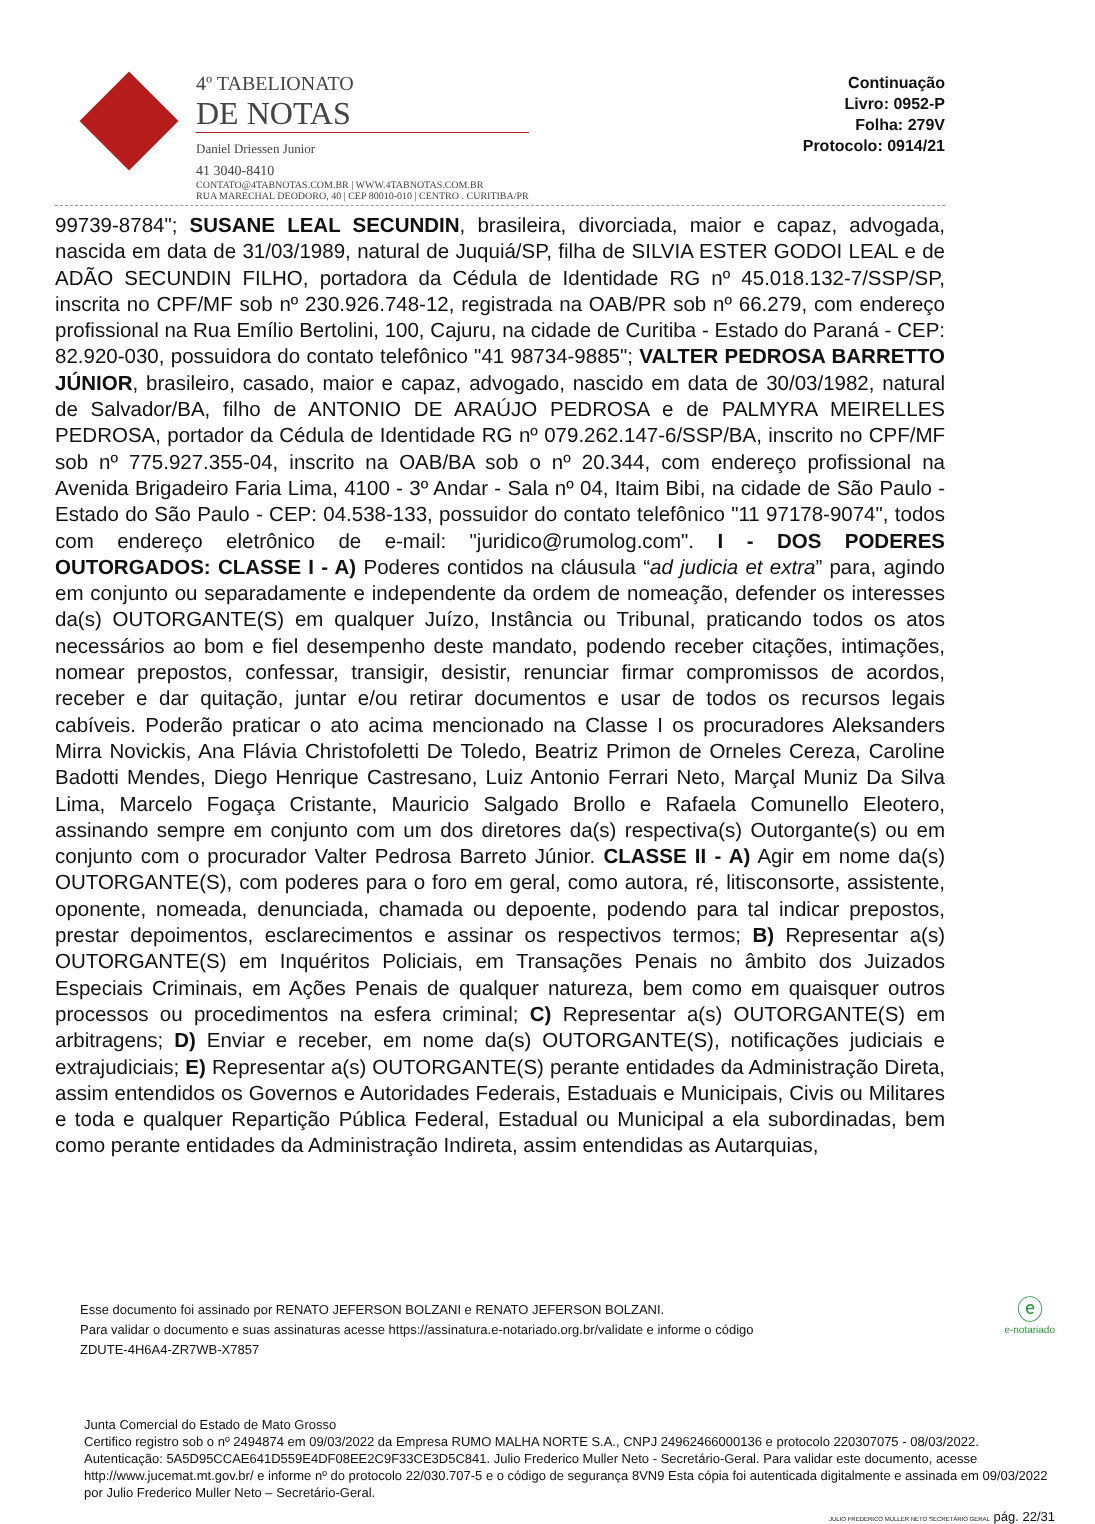4º TABELIONATO
DE NOTAS
Daniel Driessen Junior
41 3040-8410
CONTATO@4TABNOTAS.COM.BR | WWW.4TABNOTAS.COM.BR
RUA MARECHAL DEODORO, 40 | CEP 80010-010 | CENTRO . CURITIBA/PR
Continuação
Livro: 0952-P
Folha: 279V
Protocolo: 0914/21
99739-8784"; SUSANE LEAL SECUNDIN, brasileira, divorciada, maior e capaz, advogada, nascida em data de 31/03/1989, natural de Juquiá/SP, filha de SILVIA ESTER GODOI LEAL e de ADÃO SECUNDIN FILHO, portadora da Cédula de Identidade RG nº 45.018.132-7/SSP/SP, inscrita no CPF/MF sob nº 230.926.748-12, registrada na OAB/PR sob nº 66.279, com endereço profissional na Rua Emílio Bertolini, 100, Cajuru, na cidade de Curitiba - Estado do Paraná - CEP: 82.920-030, possuidora do contato telefônico "41 98734-9885"; VALTER PEDROSA BARRETTO JÚNIOR, brasileiro, casado, maior e capaz, advogado, nascido em data de 30/03/1982, natural de Salvador/BA, filho de ANTONIO DE ARAÚJO PEDROSA e de PALMYRA MEIRELLES PEDROSA, portador da Cédula de Identidade RG nº 079.262.147-6/SSP/BA, inscrito no CPF/MF sob nº 775.927.355-04, inscrito na OAB/BA sob o nº 20.344, com endereço profissional na Avenida Brigadeiro Faria Lima, 4100 - 3º Andar - Sala nº 04, Itaim Bibi, na cidade de São Paulo - Estado do São Paulo - CEP: 04.538-133, possuidor do contato telefônico "11 97178-9074", todos com endereço eletrônico de e-mail: "juridico@rumolog.com". I - DOS PODERES OUTORGADOS: CLASSE I - A) Poderes contidos na cláusula “ad judicia et extra” para, agindo em conjunto ou separadamente e independente da ordem de nomeação, defender os interesses da(s) OUTORGANTE(S) em qualquer Juízo, Instância ou Tribunal, praticando todos os atos necessários ao bom e fiel desempenho deste mandato, podendo receber citações, intimações, nomear prepostos, confessar, transigir, desistir, renunciar firmar compromissos de acordos, receber e dar quitação, juntar e/ou retirar documentos e usar de todos os recursos legais cabíveis. Poderão praticar o ato acima mencionado na Classe I os procuradores Aleksanders Mirra Novickis, Ana Flávia Christofoletti De Toledo, Beatriz Primon de Orneles Cereza, Caroline Badotti Mendes, Diego Henrique Castresano, Luiz Antonio Ferrari Neto, Marçal Muniz Da Silva Lima, Marcelo Fogaça Cristante, Mauricio Salgado Brollo e Rafaela Comunello Eleotero, assinando sempre em conjunto com um dos diretores da(s) respectiva(s) Outorgante(s) ou em conjunto com o procurador Valter Pedrosa Barreto Júnior. CLASSE II - A) Agir em nome da(s) OUTORGANTE(S), com poderes para o foro em geral, como autora, ré, litisconsorte, assistente, oponente, nomeada, denunciada, chamada ou depoente, podendo para tal indicar prepostos, prestar depoimentos, esclarecimentos e assinar os respectivos termos; B) Representar a(s) OUTORGANTE(S) em Inquéritos Policiais, em Transações Penais no âmbito dos Juizados Especiais Criminais, em Ações Penais de qualquer natureza, bem como em quaisquer outros processos ou procedimentos na esfera criminal; C) Representar a(s) OUTORGANTE(S) em arbitragens; D) Enviar e receber, em nome da(s) OUTORGANTE(S), notificações judiciais e extrajudiciais; E) Representar a(s) OUTORGANTE(S) perante entidades da Administração Direta, assim entendidos os Governos e Autoridades Federais, Estaduais e Municipais, Civis ou Militares e toda e qualquer Repartição Pública Federal, Estadual ou Municipal a ela subordinadas, bem como perante entidades da Administração Indireta, assim entendidas as Autarquias,
Esse documento foi assinado por RENATO JEFERSON BOLZANI e RENATO JEFERSON BOLZANI.
Para validar o documento e suas assinaturas acesse https://assinatura.e-notariado.org.br/validate e informe o código
ZDUTE-4H6A4-ZR7WB-X7857
ⓔ
e-notariado
Junta Comercial do Estado de Mato Grosso
Certifico registro sob o nº 2494874 em 09/03/2022 da Empresa RUMO MALHA NORTE S.A., CNPJ 24962466000136 e protocolo 220307075 - 08/03/2022. Autenticação: 5A5D95CCAE641D559E4DF08EE2C9F33CE3D5C841. Julio Frederico Muller Neto - Secretário-Geral. Para validar este documento, acesse http://www.jucemat.mt.gov.br/ e informe nº do protocolo 22/030.707-5 e o código de segurança 8VN9 Esta cópia foi autenticada digitalmente e assinada em 09/03/2022 por Julio Frederico Muller Neto – Secretário-Geral.
JULIO FREDERICO MULLER NETO SECRETÁRIO GERAL pág. 22/31